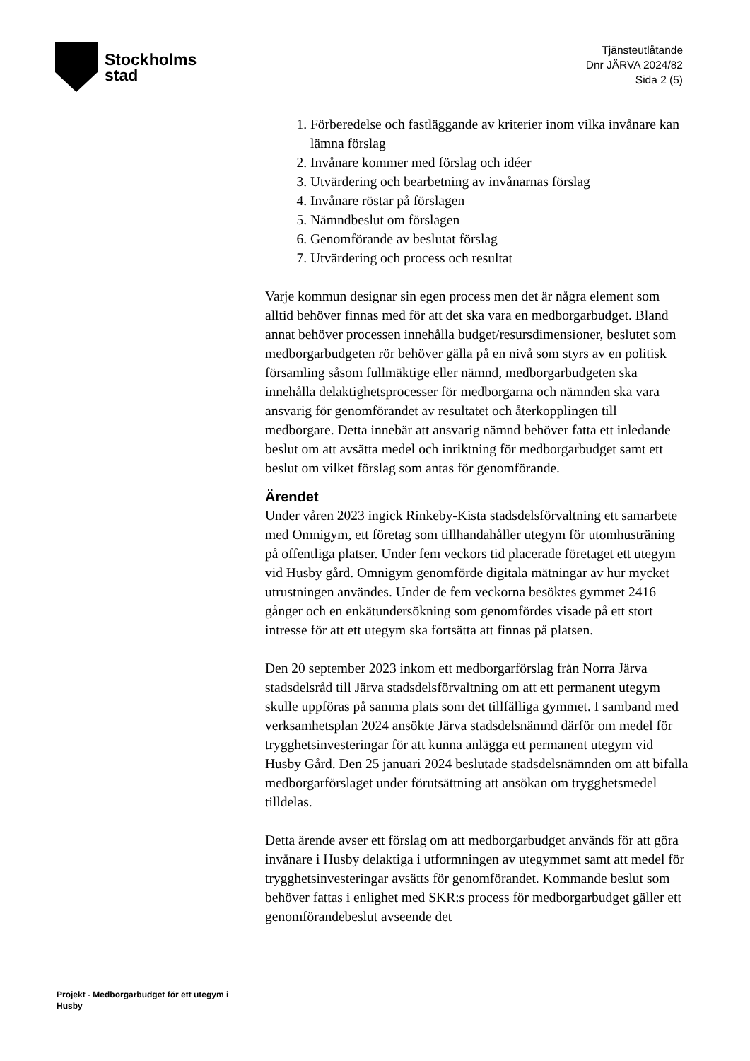Stockholms
stad
Tjänsteutlåtande
Dnr JÄRVA 2024/82
Sida 2 (5)
1. Förberedelse och fastläggande av kriterier inom vilka invånare kan lämna förslag
2. Invånare kommer med förslag och idéer
3. Utvärdering och bearbetning av invånarnas förslag
4. Invånare röstar på förslagen
5. Nämndbeslut om förslagen
6. Genomförande av beslutat förslag
7. Utvärdering och process och resultat
Varje kommun designar sin egen process men det är några element som alltid behöver finnas med för att det ska vara en medborgarbudget. Bland annat behöver processen innehålla budget/resursdimensioner, beslutet som medborgarbudgeten rör behöver gälla på en nivå som styrs av en politisk församling såsom fullmäktige eller nämnd, medborgarbudgeten ska innehålla delaktighetsprocesser för medborgarna och nämnden ska vara ansvarig för genomförandet av resultatet och återkopplingen till medborgare. Detta innebär att ansvarig nämnd behöver fatta ett inledande beslut om att avsätta medel och inriktning för medborgarbudget samt ett beslut om vilket förslag som antas för genomförande.
Ärendet
Under våren 2023 ingick Rinkeby-Kista stadsdelsförvaltning ett samarbete med Omnigym, ett företag som tillhandahåller utegym för utomhusträning på offentliga platser. Under fem veckors tid placerade företaget ett utegym vid Husby gård. Omnigym genomförde digitala mätningar av hur mycket utrustningen användes. Under de fem veckorna besöktes gymmet 2416 gånger och en enkätundersökning som genomfördes visade på ett stort intresse för att ett utegym ska fortsätta att finnas på platsen.
Den 20 september 2023 inkom ett medborgarförslag från Norra Järva stadsdelsråd till Järva stadsdelsförvaltning om att ett permanent utegym skulle uppföras på samma plats som det tillfälliga gymmet. I samband med verksamhetsplan 2024 ansökte Järva stadsdelsnämnd därför om medel för trygghetsinvesteringar för att kunna anlägga ett permanent utegym vid Husby Gård. Den 25 januari 2024 beslutade stadsdelsnämnden om att bifalla medborgarförslaget under förutsättning att ansökan om trygghetsmedel tilldelas.
Detta ärende avser ett förslag om att medborgarbudget används för att göra invånare i Husby delaktiga i utformningen av utegymmet samt att medel för trygghetsinvesteringar avsätts för genomförandet. Kommande beslut som behöver fattas i enlighet med SKR:s process för medborgarbudget gäller ett genomförandebeslut avseende det
Projekt - Medborgarbudget för ett utegym i Husby